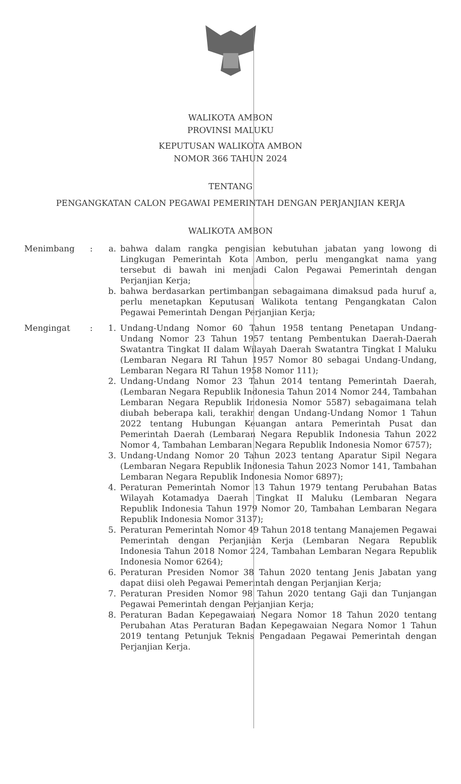WALIKOTA AMBON
PROVINSI MALUKU
KEPUTUSAN WALIKOTA AMBON
NOMOR 366 TAHUN 2024
TENTANG
PENGANGKATAN CALON PEGAWAI PEMERINTAH DENGAN PERJANJIAN KERJA
WALIKOTA AMBON
Menimbang : a. bahwa dalam rangka pengisian kebutuhan jabatan yang lowong di Lingkugan Pemerintah Kota Ambon, perlu mengangkat nama yang tersebut di bawah ini menjadi Calon Pegawai Pemerintah dengan Perjanjian Kerja;
b. bahwa berdasarkan pertimbangan sebagaimana dimaksud pada huruf a, perlu menetapkan Keputusan Walikota tentang Pengangkatan Calon Pegawai Pemerintah Dengan Perjanjian Kerja;
Mengingat : 1. Undang-Undang Nomor 60 Tahun 1958 tentang Penetapan Undang-Undang Nomor 23 Tahun 1957 tentang Pembentukan Daerah-Daerah Swatantra Tingkat II dalam Wilayah Daerah Swatantra Tingkat I Maluku (Lembaran Negara RI Tahun 1957 Nomor 80 sebagai Undang-Undang, Lembaran Negara RI Tahun 1958 Nomor 111);
2. Undang-Undang Nomor 23 Tahun 2014 tentang Pemerintah Daerah, (Lembaran Negara Republik Indonesia Tahun 2014 Nomor 244, Tambahan Lembaran Negara Republik Indonesia Nomor 5587) sebagaimana telah diubah beberapa kali, terakhir dengan Undang-Undang Nomor 1 Tahun 2022 tentang Hubungan Keuangan antara Pemerintah Pusat dan Pemerintah Daerah (Lembaran Negara Republik Indonesia Tahun 2022 Nomor 4, Tambahan Lembaran Negara Republik Indonesia Nomor 6757);
3. Undang-Undang Nomor 20 Tahun 2023 tentang Aparatur Sipil Negara (Lembaran Negara Republik Indonesia Tahun 2023 Nomor 141, Tambahan Lembaran Negara Republik Indonesia Nomor 6897);
4. Peraturan Pemerintah Nomor 13 Tahun 1979 tentang Perubahan Batas Wilayah Kotamadya Daerah Tingkat II Maluku (Lembaran Negara Republik Indonesia Tahun 1979 Nomor 20, Tambahan Lembaran Negara Republik Indonesia Nomor 3137);
5. Peraturan Pemerintah Nomor 49 Tahun 2018 tentang Manajemen Pegawai Pemerintah dengan Perjanjian Kerja (Lembaran Negara Republik Indonesia Tahun 2018 Nomor 224, Tambahan Lembaran Negara Republik Indonesia Nomor 6264);
6. Peraturan Presiden Nomor 38 Tahun 2020 tentang Jenis Jabatan yang dapat diisi oleh Pegawai Pemerintah dengan Perjanjian Kerja;
7. Peraturan Presiden Nomor 98 Tahun 2020 tentang Gaji dan Tunjangan Pegawai Pemerintah dengan Perjanjian Kerja;
8. Peraturan Badan Kepegawaian Negara Nomor 18 Tahun 2020 tentang Perubahan Atas Peraturan Badan Kepegawaian Negara Nomor 1 Tahun 2019 tentang Petunjuk Teknis Pengadaan Pegawai Pemerintah dengan Perjanjian Kerja.